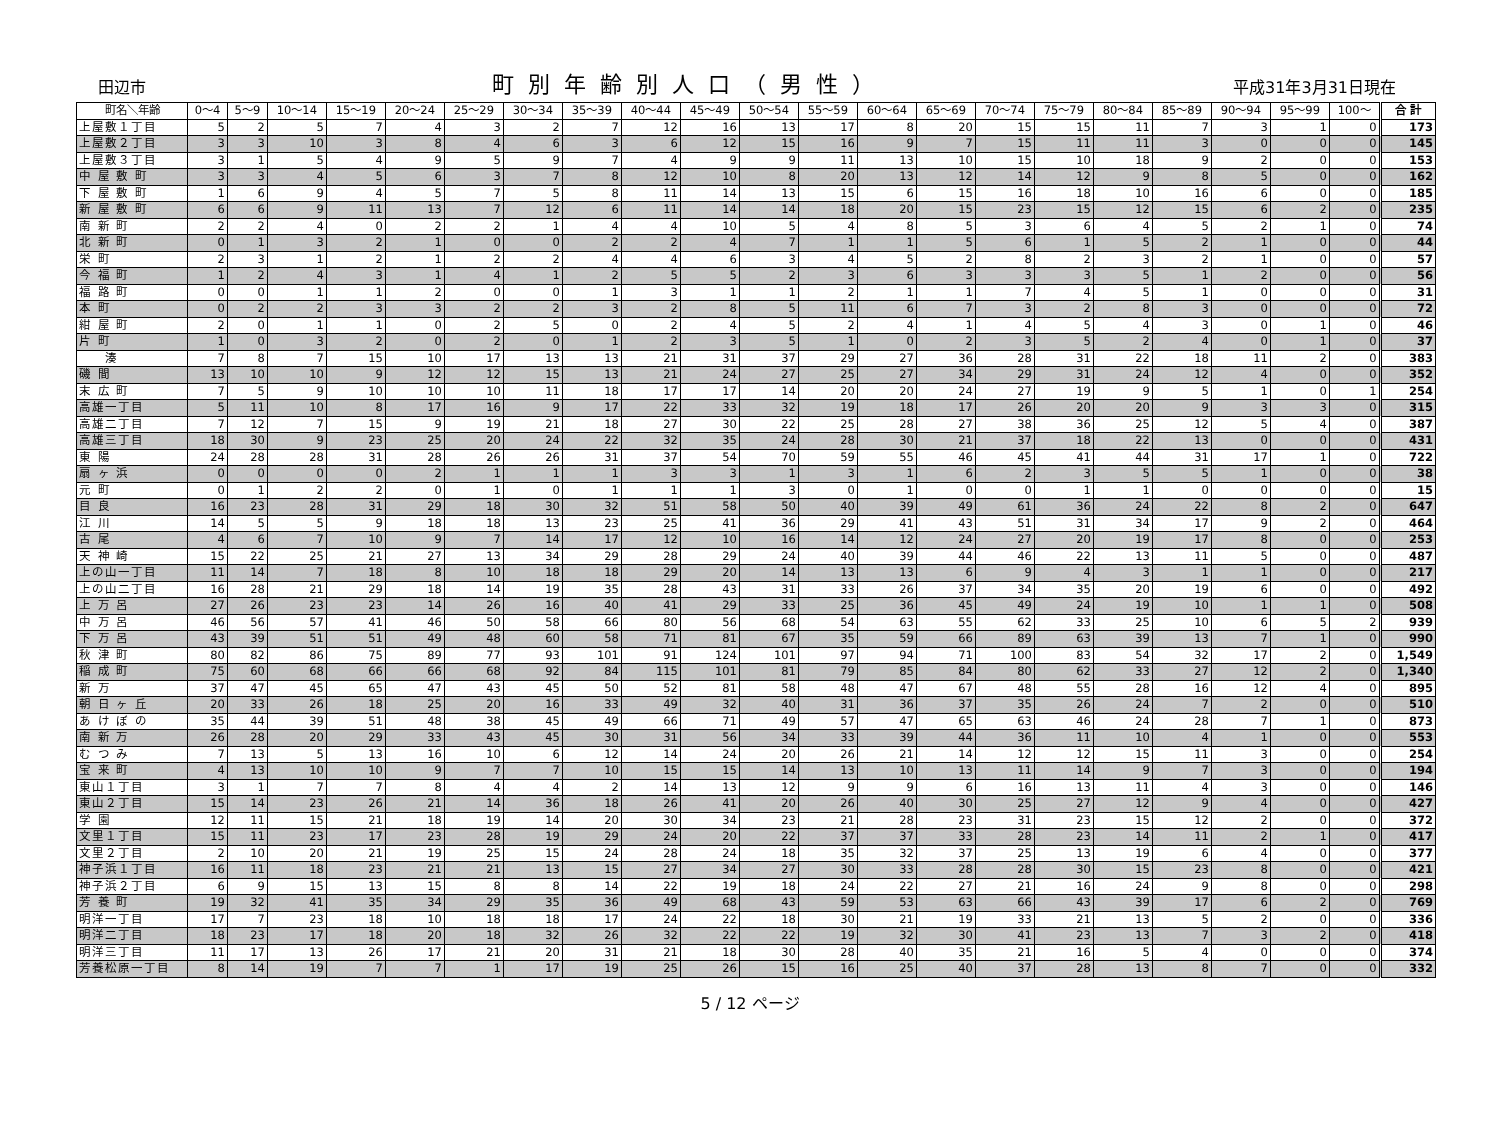田辺市 町別年齢別人口（男性） 平成31年3月31日現在
| 町名＼年齢 | 0～4 | 5～9 | 10～14 | 15～19 | 20～24 | 25～29 | 30～34 | 35～39 | 40～44 | 45～49 | 50～54 | 55～59 | 60～64 | 65～69 | 70～74 | 75～79 | 80～84 | 85～89 | 90～94 | 95～99 | 100～ | 合 計 |
| --- | --- | --- | --- | --- | --- | --- | --- | --- | --- | --- | --- | --- | --- | --- | --- | --- | --- | --- | --- | --- | --- | --- |
| 上屋敷１丁目 | 5 | 2 | 5 | 7 | 4 | 3 | 2 | 7 | 12 | 16 | 13 | 17 | 8 | 20 | 15 | 15 | 11 | 7 | 3 | 1 | 0 | 173 |
| 上屋敷２丁目 | 3 | 3 | 10 | 3 | 8 | 4 | 6 | 3 | 6 | 12 | 15 | 16 | 9 | 7 | 15 | 11 | 11 | 3 | 0 | 0 | 0 | 145 |
| 上屋敷３丁目 | 3 | 1 | 5 | 4 | 9 | 5 | 9 | 7 | 4 | 9 | 9 | 11 | 13 | 10 | 15 | 10 | 18 | 9 | 2 | 0 | 0 | 153 |
| 中 屋 敷 町 | 3 | 3 | 4 | 5 | 6 | 3 | 7 | 8 | 12 | 10 | 8 | 20 | 13 | 12 | 14 | 12 | 9 | 8 | 5 | 0 | 0 | 162 |
| 下 屋 敷 町 | 1 | 6 | 9 | 4 | 5 | 7 | 5 | 8 | 11 | 14 | 13 | 15 | 6 | 15 | 16 | 18 | 10 | 16 | 6 | 0 | 0 | 185 |
| 新 屋 敷 町 | 6 | 6 | 9 | 11 | 13 | 7 | 12 | 6 | 11 | 14 | 14 | 18 | 20 | 15 | 23 | 15 | 12 | 15 | 6 | 2 | 0 | 235 |
| 南 新 町 | 2 | 2 | 4 | 0 | 2 | 2 | 1 | 4 | 4 | 10 | 5 | 4 | 8 | 5 | 3 | 6 | 4 | 5 | 2 | 1 | 0 | 74 |
| 北 新 町 | 0 | 1 | 3 | 2 | 1 | 0 | 0 | 2 | 2 | 4 | 7 | 1 | 1 | 5 | 6 | 1 | 5 | 2 | 1 | 0 | 0 | 44 |
| 栄 町 | 2 | 3 | 1 | 2 | 1 | 2 | 2 | 4 | 4 | 6 | 3 | 4 | 5 | 2 | 8 | 2 | 3 | 2 | 1 | 0 | 0 | 57 |
| 今 福 町 | 1 | 2 | 4 | 3 | 1 | 4 | 1 | 2 | 5 | 5 | 2 | 3 | 6 | 3 | 3 | 3 | 5 | 1 | 2 | 0 | 0 | 56 |
| 福 路 町 | 0 | 0 | 1 | 1 | 2 | 0 | 0 | 1 | 3 | 1 | 1 | 2 | 1 | 1 | 7 | 4 | 5 | 1 | 0 | 0 | 0 | 31 |
| 本 町 | 0 | 2 | 2 | 3 | 3 | 2 | 2 | 3 | 2 | 8 | 5 | 11 | 6 | 7 | 3 | 2 | 8 | 3 | 0 | 0 | 0 | 72 |
| 紺 屋 町 | 2 | 0 | 1 | 1 | 0 | 2 | 5 | 0 | 2 | 4 | 5 | 2 | 4 | 1 | 4 | 5 | 4 | 3 | 0 | 1 | 0 | 46 |
| 片 町 | 1 | 0 | 3 | 2 | 0 | 2 | 0 | 1 | 2 | 3 | 5 | 1 | 0 | 2 | 3 | 5 | 2 | 4 | 0 | 1 | 0 | 37 |
| 湊 | 7 | 8 | 7 | 15 | 10 | 17 | 13 | 13 | 21 | 31 | 37 | 29 | 27 | 36 | 28 | 31 | 22 | 18 | 11 | 2 | 0 | 383 |
| 磯 間 | 13 | 10 | 10 | 9 | 12 | 12 | 15 | 13 | 21 | 24 | 27 | 25 | 27 | 34 | 29 | 31 | 24 | 12 | 4 | 0 | 0 | 352 |
| 末 広 町 | 7 | 5 | 9 | 10 | 10 | 10 | 11 | 18 | 17 | 17 | 14 | 20 | 20 | 24 | 27 | 19 | 9 | 5 | 1 | 0 | 1 | 254 |
| 高雄一丁目 | 5 | 11 | 10 | 8 | 17 | 16 | 9 | 17 | 22 | 33 | 32 | 19 | 18 | 17 | 26 | 20 | 20 | 9 | 3 | 3 | 0 | 315 |
| 高雄二丁目 | 7 | 12 | 7 | 15 | 9 | 19 | 21 | 18 | 27 | 30 | 22 | 25 | 28 | 27 | 38 | 36 | 25 | 12 | 5 | 4 | 0 | 387 |
| 高雄三丁目 | 18 | 30 | 9 | 23 | 25 | 20 | 24 | 22 | 32 | 35 | 24 | 28 | 30 | 21 | 37 | 18 | 22 | 13 | 0 | 0 | 0 | 431 |
| 東 陽 | 24 | 28 | 28 | 31 | 28 | 26 | 26 | 31 | 37 | 54 | 70 | 59 | 55 | 46 | 45 | 41 | 44 | 31 | 17 | 1 | 0 | 722 |
| 扇 ヶ 浜 | 0 | 0 | 0 | 0 | 2 | 1 | 1 | 1 | 3 | 3 | 1 | 3 | 1 | 6 | 2 | 3 | 5 | 5 | 1 | 0 | 0 | 38 |
| 元 町 | 0 | 1 | 2 | 2 | 0 | 1 | 0 | 1 | 1 | 1 | 3 | 0 | 1 | 0 | 0 | 1 | 1 | 0 | 0 | 0 | 0 | 15 |
| 目 良 | 16 | 23 | 28 | 31 | 29 | 18 | 30 | 32 | 51 | 58 | 50 | 40 | 39 | 49 | 61 | 36 | 24 | 22 | 8 | 2 | 0 | 647 |
| 江 川 | 14 | 5 | 5 | 9 | 18 | 18 | 13 | 23 | 25 | 41 | 36 | 29 | 41 | 43 | 51 | 31 | 34 | 17 | 9 | 2 | 0 | 464 |
| 古 尾 | 4 | 6 | 7 | 10 | 9 | 7 | 14 | 17 | 12 | 10 | 16 | 14 | 12 | 24 | 27 | 20 | 19 | 17 | 8 | 0 | 0 | 253 |
| 天 神 崎 | 15 | 22 | 25 | 21 | 27 | 13 | 34 | 29 | 28 | 29 | 24 | 40 | 39 | 44 | 46 | 22 | 13 | 11 | 5 | 0 | 0 | 487 |
| 上の山一丁目 | 11 | 14 | 7 | 18 | 8 | 10 | 18 | 18 | 29 | 20 | 14 | 13 | 13 | 6 | 9 | 4 | 3 | 1 | 1 | 0 | 0 | 217 |
| 上の山二丁目 | 16 | 28 | 21 | 29 | 18 | 14 | 19 | 35 | 28 | 43 | 31 | 33 | 26 | 37 | 34 | 35 | 20 | 19 | 6 | 0 | 0 | 492 |
| 上 万 呂 | 27 | 26 | 23 | 23 | 14 | 26 | 16 | 40 | 41 | 29 | 33 | 25 | 36 | 45 | 49 | 24 | 19 | 10 | 1 | 1 | 0 | 508 |
| 中 万 呂 | 46 | 56 | 57 | 41 | 46 | 50 | 58 | 66 | 80 | 56 | 68 | 54 | 63 | 55 | 62 | 33 | 25 | 10 | 6 | 5 | 2 | 939 |
| 下 万 呂 | 43 | 39 | 51 | 51 | 49 | 48 | 60 | 58 | 71 | 81 | 67 | 35 | 59 | 66 | 89 | 63 | 39 | 13 | 7 | 1 | 0 | 990 |
| 秋 津 町 | 80 | 82 | 86 | 75 | 89 | 77 | 93 | 101 | 91 | 124 | 101 | 97 | 94 | 71 | 100 | 83 | 54 | 32 | 17 | 2 | 0 | 1,549 |
| 稲 成 町 | 75 | 60 | 68 | 66 | 66 | 68 | 92 | 84 | 115 | 101 | 81 | 79 | 85 | 84 | 80 | 62 | 33 | 27 | 12 | 2 | 0 | 1,340 |
| 新 万 | 37 | 47 | 45 | 65 | 47 | 43 | 45 | 50 | 52 | 81 | 58 | 48 | 47 | 67 | 48 | 55 | 28 | 16 | 12 | 4 | 0 | 895 |
| 朝 日 ヶ 丘 | 20 | 33 | 26 | 18 | 25 | 20 | 16 | 33 | 49 | 32 | 40 | 31 | 36 | 37 | 35 | 26 | 24 | 7 | 2 | 0 | 0 | 510 |
| あ け ぼ の | 35 | 44 | 39 | 51 | 48 | 38 | 45 | 49 | 66 | 71 | 49 | 57 | 47 | 65 | 63 | 46 | 24 | 28 | 7 | 1 | 0 | 873 |
| 南 新 万 | 26 | 28 | 20 | 29 | 33 | 43 | 45 | 30 | 31 | 56 | 34 | 33 | 39 | 44 | 36 | 11 | 10 | 4 | 1 | 0 | 0 | 553 |
| む つ み | 7 | 13 | 5 | 13 | 16 | 10 | 6 | 12 | 14 | 24 | 20 | 26 | 21 | 14 | 12 | 12 | 15 | 11 | 3 | 0 | 0 | 254 |
| 宝 来 町 | 4 | 13 | 10 | 10 | 9 | 7 | 7 | 10 | 15 | 15 | 14 | 13 | 10 | 13 | 11 | 14 | 9 | 7 | 3 | 0 | 0 | 194 |
| 東山１丁目 | 3 | 1 | 7 | 7 | 8 | 4 | 4 | 2 | 14 | 13 | 12 | 9 | 9 | 6 | 16 | 13 | 11 | 4 | 3 | 0 | 0 | 146 |
| 東山２丁目 | 15 | 14 | 23 | 26 | 21 | 14 | 36 | 18 | 26 | 41 | 20 | 26 | 40 | 30 | 25 | 27 | 12 | 9 | 4 | 0 | 0 | 427 |
| 学 園 | 12 | 11 | 15 | 21 | 18 | 19 | 14 | 20 | 30 | 34 | 23 | 21 | 28 | 23 | 31 | 23 | 15 | 12 | 2 | 0 | 0 | 372 |
| 文里１丁目 | 15 | 11 | 23 | 17 | 23 | 28 | 19 | 29 | 24 | 20 | 22 | 37 | 37 | 33 | 28 | 23 | 14 | 11 | 2 | 1 | 0 | 417 |
| 文里２丁目 | 2 | 10 | 20 | 21 | 19 | 25 | 15 | 24 | 28 | 24 | 18 | 35 | 32 | 37 | 25 | 13 | 19 | 6 | 4 | 0 | 0 | 377 |
| 神子浜１丁目 | 16 | 11 | 18 | 23 | 21 | 21 | 13 | 15 | 27 | 34 | 27 | 30 | 33 | 28 | 28 | 30 | 15 | 23 | 8 | 0 | 0 | 421 |
| 神子浜２丁目 | 6 | 9 | 15 | 13 | 15 | 8 | 8 | 14 | 22 | 19 | 18 | 24 | 22 | 27 | 21 | 16 | 24 | 9 | 8 | 0 | 0 | 298 |
| 芳 養 町 | 19 | 32 | 41 | 35 | 34 | 29 | 35 | 36 | 49 | 68 | 43 | 59 | 53 | 63 | 66 | 43 | 39 | 17 | 6 | 2 | 0 | 769 |
| 明洋一丁目 | 17 | 7 | 23 | 18 | 10 | 18 | 18 | 17 | 24 | 22 | 18 | 30 | 21 | 19 | 33 | 21 | 13 | 5 | 2 | 0 | 0 | 336 |
| 明洋二丁目 | 18 | 23 | 17 | 18 | 20 | 18 | 32 | 26 | 32 | 22 | 22 | 19 | 32 | 30 | 41 | 23 | 13 | 7 | 3 | 2 | 0 | 418 |
| 明洋三丁目 | 11 | 17 | 13 | 26 | 17 | 21 | 20 | 31 | 21 | 18 | 30 | 28 | 40 | 35 | 21 | 16 | 5 | 4 | 0 | 0 | 0 | 374 |
| 芳養松原一丁目 | 8 | 14 | 19 | 7 | 7 | 1 | 17 | 19 | 25 | 26 | 15 | 16 | 25 | 40 | 37 | 28 | 13 | 8 | 7 | 0 | 0 | 332 |
5 / 12 ページ